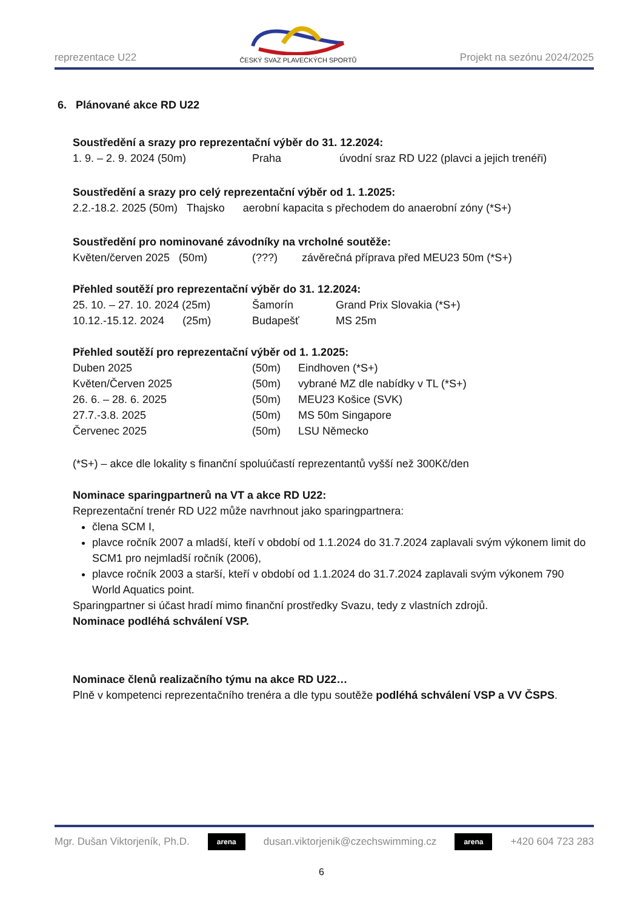reprezentace U22
ČESKÝ SVAZ PLAVECKÝCH SPORTŮ
Projekt na sezónu 2024/2025
6. Plánované akce RD U22
Soustředění a srazy pro reprezentační výběr do 31. 12.2024:
1. 9. – 2. 9. 2024 (50m) Praha úvodní sraz RD U22 (plavci a jejich trenéři)
Soustředění a srazy pro celý reprezentační výběr od 1. 1.2025:
2.2.-18.2. 2025 (50m) Thajsko aerobní kapacita s přechodem do anaerobní zóny (*S+)
Soustředění pro nominované závodníky na vrcholné soutěže:
Květen/červen 2025 (50m) (???) závěrečná příprava před MEU23 50m (*S+)
Přehled soutěží pro reprezentační výběr do 31. 12.2024:
25. 10. – 27. 10. 2024 (25m) Šamorín Grand Prix Slovakia (*S+)
10.12.-15.12. 2024 (25m) Budapešť MS 25m
Přehled soutěží pro reprezentační výběr od 1. 1.2025:
Duben 2025 (50m) Eindhoven (*S+)
Květen/Červen 2025 (50m) vybrané MZ dle nabídky v TL (*S+)
26. 6. – 28. 6. 2025 (50m) MEU23 Košice (SVK)
27.7.-3.8. 2025 (50m) MS 50m Singapore
Červenec 2025 (50m) LSU Německo
(*S+) – akce dle lokality s finanční spoluúčastí reprezentantů vyšší než 300Kč/den
Nominace sparingpartnerů na VT a akce RD U22:
Reprezentační trenér RD U22 může navrhnout jako sparingpartnera:
člena SCM I,
plavce ročník 2007 a mladší, kteří v období od 1.1.2024 do 31.7.2024 zaplavali svým výkonem limit do SCM1 pro nejmladší ročník (2006),
plavce ročník 2003 a starší, kteří v období od 1.1.2024 do 31.7.2024 zaplavali svým výkonem 790 World Aquatics point.
Sparingpartner si účast hradí mimo finanční prostředky Svazu, tedy z vlastních zdrojů.
Nominace podléhá schválení VSP.
Nominace členů realizačního týmu na akce RD U22…
Plně v kompetenci reprezentačního trenéra a dle typu soutěže podléhá schválení VSP a VV ČSPS.
Mgr. Dušan Viktorjeník, Ph.D.
arena
dusan.viktorjenik@czechswimming.cz
arena
+420 604 723 283
6